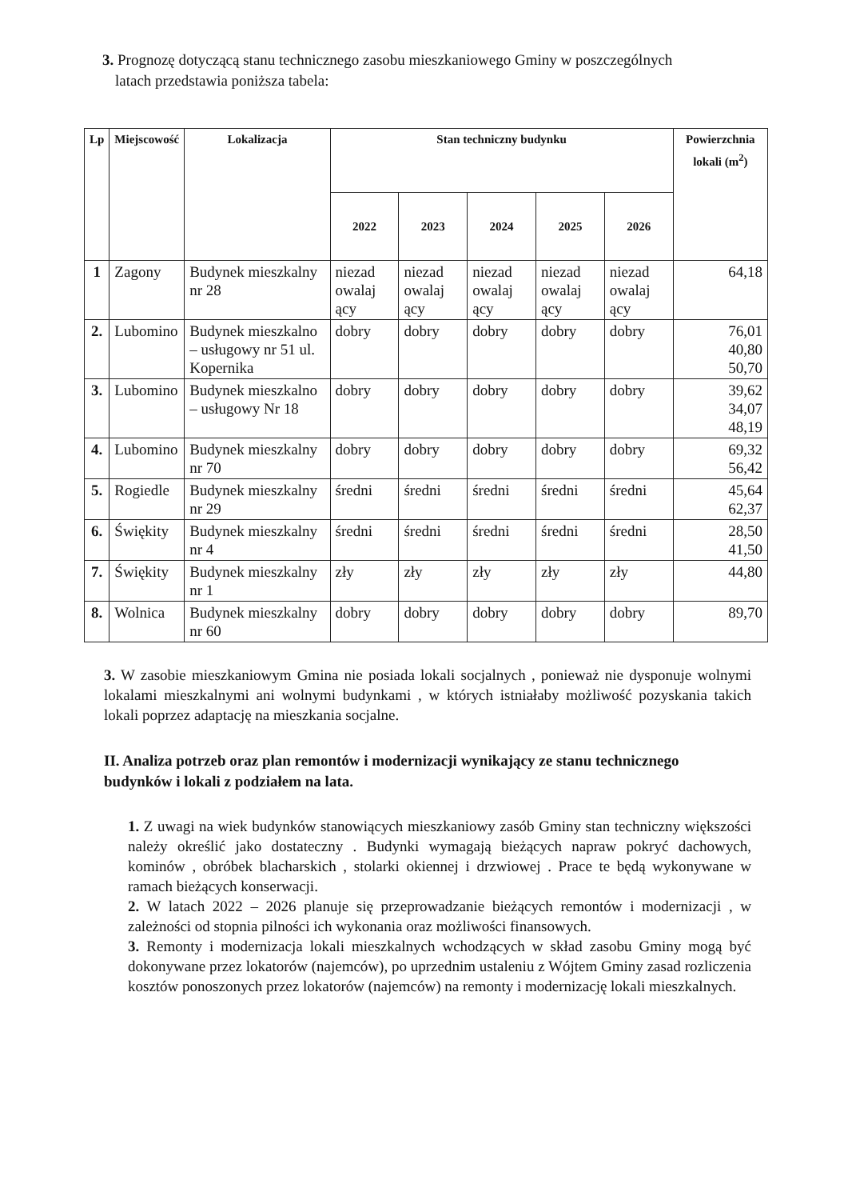3. Prognozę dotyczącą stanu technicznego zasobu mieszkaniowego Gminy w poszczególnych
latach przedstawia poniższa tabela:
| Lp | Miejscowość | Lokalizacja | Stan techniczny budynku | | | | | Powierzchnia lokali (m<sup>2</sup>) |
| --- | --- | --- | --- | --- | --- | --- | --- | --- |
| | | | 2022 | 2023 | 2024 | 2025 | 2026 | |
| 1 | Zagony | Budynek mieszkalny nr 28 | niezad owalaj ący | niezad owalaj ący | niezad owalaj ący | niezad owalaj ący | niezad owalaj ący | 64,18 |
| 2. | Lubomino | Budynek mieszkalno – usługowy nr 51 ul. Kopernika | dobry | dobry | dobry | dobry | dobry | 76,01 40,80 50,70 |
| 3. | Lubomino | Budynek mieszkalno – usługowy Nr 18 | dobry | dobry | dobry | dobry | dobry | 39,62 34,07 48,19 |
| 4. | Lubomino | Budynek mieszkalny nr 70 | dobry | dobry | dobry | dobry | dobry | 69,32 56,42 |
| 5. | Rogiedle | Budynek mieszkalny nr 29 | średni | średni | średni | średni | średni | 45,64 62,37 |
| 6. | Świękity | Budynek mieszkalny nr 4 | średni | średni | średni | średni | średni | 28,50 41,50 |
| 7. | Świękity | Budynek mieszkalny nr 1 | zły | zły | zły | zły | zły | 44,80 |
| 8. | Wolnica | Budynek mieszkalny nr 60 | dobry | dobry | dobry | dobry | dobry | 89,70 |
3. W zasobie mieszkaniowym Gmina nie posiada lokali socjalnych , ponieważ nie dysponuje wolnymi lokalami mieszkalnymi ani wolnymi budynkami , w których istniałaby możliwość pozyskania takich lokali poprzez adaptację na mieszkania socjalne.
II. Analiza potrzeb oraz plan remontów i modernizacji wynikający ze stanu technicznego budynków i lokali z podziałem na lata.
1. Z uwagi na wiek budynków stanowiących mieszkaniowy zasób Gminy stan techniczny większości należy określić jako dostateczny . Budynki wymagają bieżących napraw pokryć dachowych, kominów , obróbek blacharskich , stolarki okiennej i drzwiowej . Prace te będą wykonywane w ramach bieżących konserwacji.
2. W latach 2022 – 2026 planuje się przeprowadzanie bieżących remontów i modernizacji , w zależności od stopnia pilności ich wykonania oraz możliwości finansowych.
3. Remonty i modernizacja lokali mieszkalnych wchodzących w skład zasobu Gminy mogą być dokonywane przez lokatorów (najemców), po uprzednim ustaleniu z Wójtem Gminy zasad rozliczenia kosztów ponoszonych przez lokatorów (najemców) na remonty i modernizację lokali mieszkalnych.